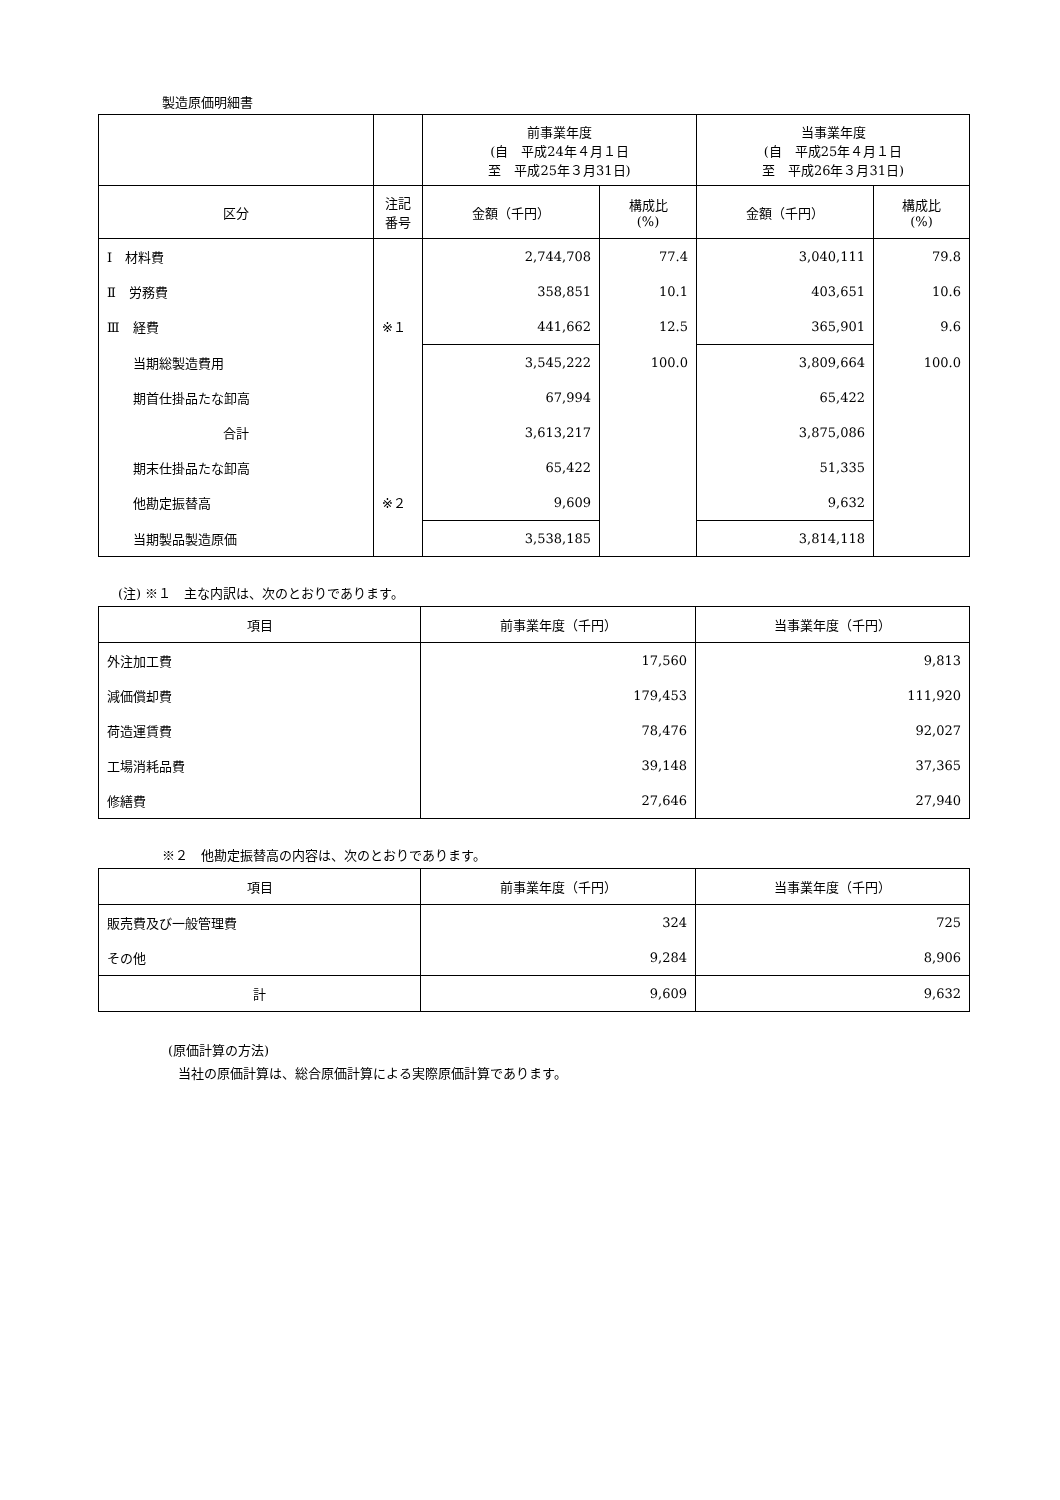製造原価明細書
| | | 前事業年度 (自 平成24年４月１日 至 平成25年３月31日) | | 当事業年度 (自 平成25年４月１日 至 平成26年３月31日) | |
| --- | --- | --- | --- | --- | --- |
| 区分 | 注記 番号 | 金額（千円） | 構成比 (%) | 金額（千円） | 構成比 (%) |
| Ⅰ 材料費 | | 2,744,708 | 77.4 | 3,040,111 | 79.8 |
| Ⅱ 労務費 | | 358,851 | 10.1 | 403,651 | 10.6 |
| Ⅲ 経費 | ※１ | 441,662 | 12.5 | 365,901 | 9.6 |
| 当期総製造費用 | | 3,545,222 | 100.0 | 3,809,664 | 100.0 |
| 期首仕掛品たな卸高 | | 67,994 | | 65,422 | |
| 合計 | | 3,613,217 | | 3,875,086 | |
| 期末仕掛品たな卸高 | | 65,422 | | 51,335 | |
| 他勘定振替高 | ※２ | 9,609 | | 9,632 | |
| 当期製品製造原価 | | 3,538,185 | | 3,814,118 | |
(注) ※１　主な内訳は、次のとおりであります。
| 項目 | 前事業年度（千円） | 当事業年度（千円） |
| --- | --- | --- |
| 外注加工費 | 17,560 | 9,813 |
| 減価償却費 | 179,453 | 111,920 |
| 荷造運賃費 | 78,476 | 92,027 |
| 工場消耗品費 | 39,148 | 37,365 |
| 修繕費 | 27,646 | 27,940 |
※２　他勘定振替高の内容は、次のとおりであります。
| 項目 | 前事業年度（千円） | 当事業年度（千円） |
| --- | --- | --- |
| 販売費及び一般管理費 | 324 | 725 |
| その他 | 9,284 | 8,906 |
| 計 | 9,609 | 9,632 |
(原価計算の方法)
当社の原価計算は、総合原価計算による実際原価計算であります。